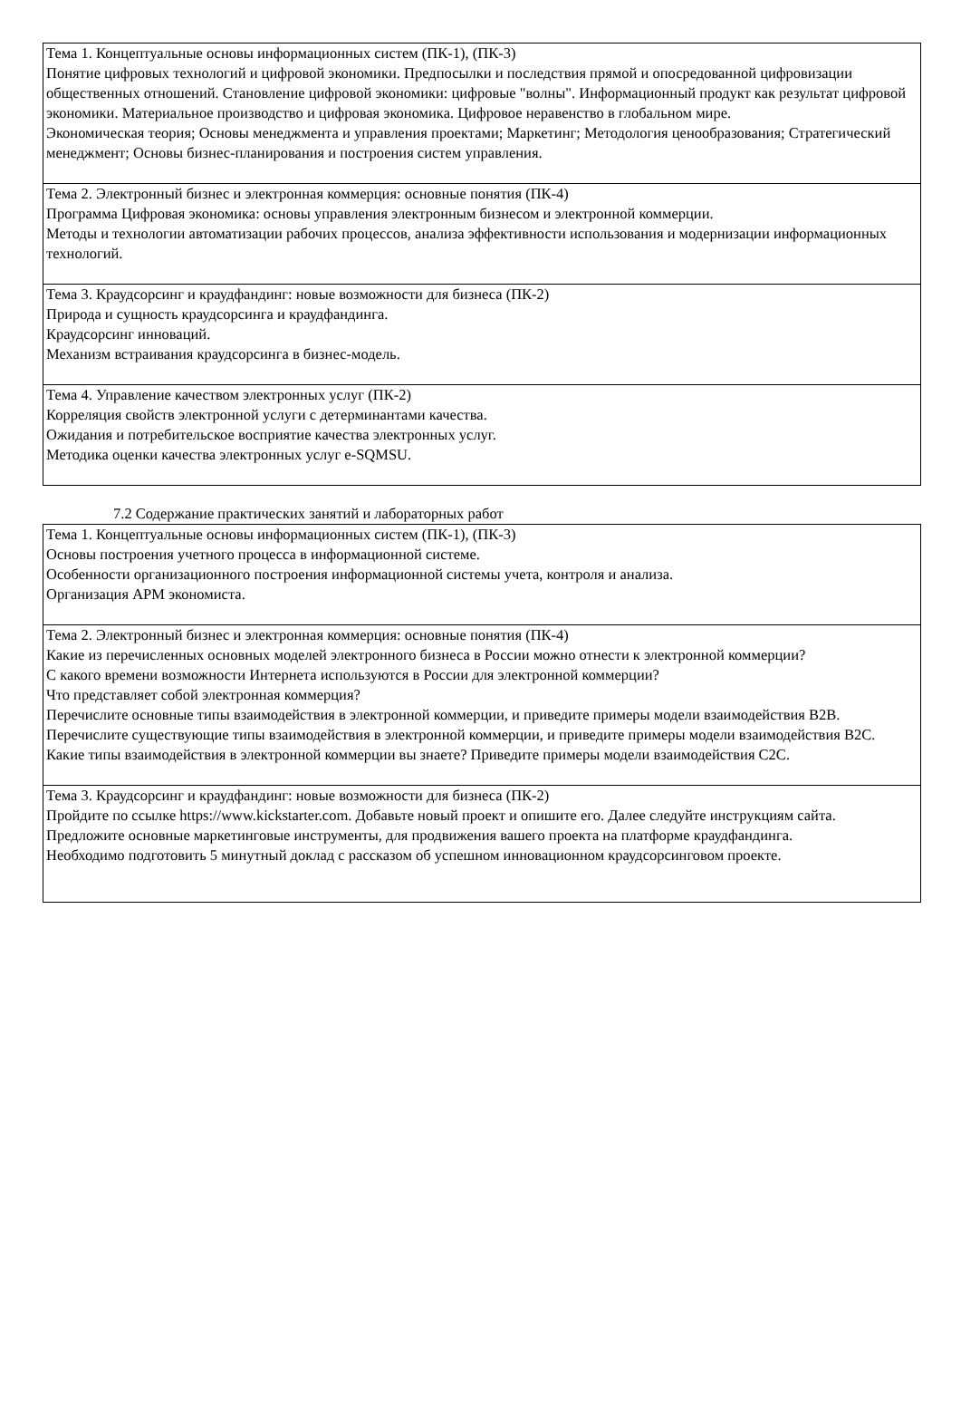| Тема 1. Концептуальные основы информационных систем (ПК-1), (ПК-3) Понятие цифровых технологий и цифровой экономики. Предпосылки и последствия прямой и опосредованной цифровизации общественных отношений. Становление цифровой экономики: цифровые "волны". Информационный продукт как результат цифровой экономики. Материальное производство и цифровая экономика. Цифровое неравенство в глобальном мире. Экономическая теория; Основы менеджмента и управления проектами; Маркетинг; Методология ценообразования; Стратегический менеджмент; Основы бизнес-планирования и построения систем управления. |
| Тема 2. Электронный бизнес и электронная коммерция: основные понятия (ПК-4) Программа Цифровая экономика: основы управления электронным бизнесом и электронной коммерции. Методы и технологии автоматизации рабочих процессов, анализа эффективности использования и модернизации информационных технологий. |
| Тема 3. Краудсорсинг и краудфандинг: новые возможности для бизнеса (ПК-2) Природа и сущность краудсорсинга и краудфандинга. Краудсорсинг инноваций. Механизм встраивания краудсорсинга в бизнес-модель. |
| Тема 4. Управление качеством электронных услуг (ПК-2) Корреляция свойств электронной услуги с детерминантами качества. Ожидания и потребительское восприятие качества электронных услуг. Методика оценки качества электронных услуг e-SQMSU. |
7.2 Содержание практических занятий и лабораторных работ
| Тема 1. Концептуальные основы информационных систем (ПК-1), (ПК-3) Основы построения учетного процесса в информационной системе. Особенности организационного построения информационной системы учета, контроля и анализа. Организация АРМ экономиста. |
| Тема 2. Электронный бизнес и электронная коммерция: основные понятия (ПК-4) Какие из перечисленных основных моделей электронного бизнеса в России можно отнести к электронной коммерции? С какого времени возможности Интернета используются в России для электронной коммерции? Что представляет собой электронная коммерция? Перечислите основные типы взаимодействия в электронной коммерции, и приведите примеры модели взаимодействия B2B. Перечислите существующие типы взаимодействия в электронной коммерции, и приведите примеры модели взаимодействия B2C. Какие типы взаимодействия в электронной коммерции вы знаете? Приведите примеры модели взаимодействия C2C. |
| Тема 3. Краудсорсинг и краудфандинг: новые возможности для бизнеса (ПК-2) Пройдите по ссылке https://www.kickstarter.com. Добавьте новый проект и опишите его. Далее следуйте инструкциям сайта. Предложите основные маркетинговые инструменты, для продвижения вашего проекта на платформе краудфандинга. Необходимо подготовить 5 минутный доклад с рассказом об успешном инновационном краудсорсинговом проекте. |